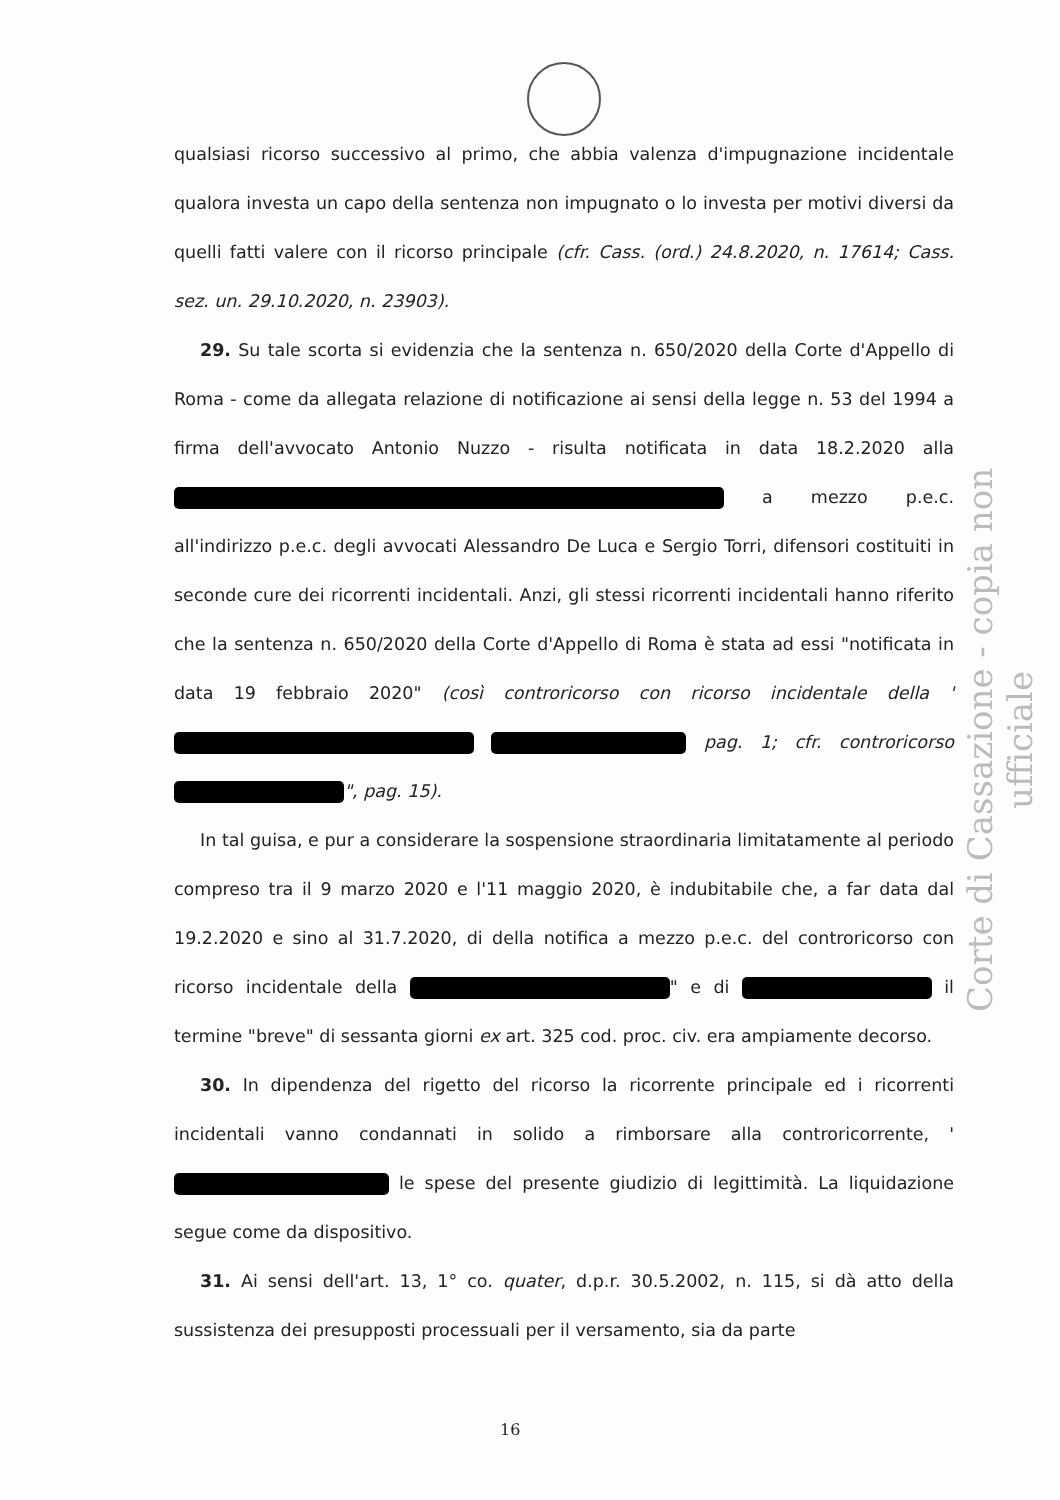qualsiasi ricorso successivo al primo, che abbia valenza d'impugnazione incidentale qualora investa un capo della sentenza non impugnato o lo investa per motivi diversi da quelli fatti valere con il ricorso principale (cfr. Cass. (ord.) 24.8.2020, n. 17614; Cass. sez. un. 29.10.2020, n. 23903).
29. Su tale scorta si evidenzia che la sentenza n. 650/2020 della Corte d'Appello di Roma - come da allegata relazione di notificazione ai sensi della legge n. 53 del 1994 a firma dell'avvocato Antonio Nuzzo - risulta notificata in data 18.2.2020 alla a mezzo p.e.c. all'indirizzo p.e.c. degli avvocati Alessandro De Luca e Sergio Torri, difensori costituiti in seconde cure dei ricorrenti incidentali. Anzi, gli stessi ricorrenti incidentali hanno riferito che la sentenza n. 650/2020 della Corte d'Appello di Roma è stata ad essi "notificata in data 19 febbraio 2020" (così controricorso con ricorso incidentale della ' pag. 1; cfr. controricorso ", pag. 15).
In tal guisa, e pur a considerare la sospensione straordinaria limitatamente al periodo compreso tra il 9 marzo 2020 e l'11 maggio 2020, è indubitabile che, a far data dal 19.2.2020 e sino al 31.7.2020, di della notifica a mezzo p.e.c. del controricorso con ricorso incidentale della " e di il termine "breve" di sessanta giorni ex art. 325 cod. proc. civ. era ampiamente decorso.
30. In dipendenza del rigetto del ricorso la ricorrente principale ed i ricorrenti incidentali vanno condannati in solido a rimborsare alla controricorrente, ' le spese del presente giudizio di legittimità. La liquidazione segue come da dispositivo.
31. Ai sensi dell'art. 13, 1° co. quater, d.p.r. 30.5.2002, n. 115, si dà atto della sussistenza dei presupposti processuali per il versamento, sia da parte
Corte di Cassazione - copia non ufficiale
16